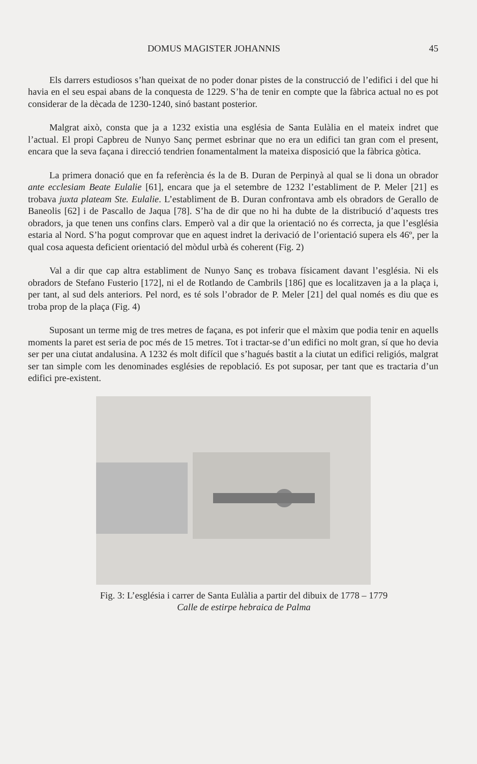DOMUS MAGISTER JOHANNIS 45
Els darrers estudiosos s’han queixat de no poder donar pistes de la construcció de l’edifici i del que hi havia en el seu espai abans de la conquesta de 1229. S’ha de tenir en compte que la fàbrica actual no es pot considerar de la dècada de 1230-1240, sinó bastant posterior.
Malgrat això, consta que ja a 1232 existia una església de Santa Eulàlia en el mateix indret que l’actual. El propi Capbreu de Nunyo Sanç permet esbrinar que no era un edifici tan gran com el present, encara que la seva façana i direcció tendrien fonamentalment la mateixa disposició que la fàbrica gòtica.
La primera donació que en fa referència és la de B. Duran de Perpinyà al qual se li dona un obrador ante ecclesiam Beate Eulalie [61], encara que ja el setembre de 1232 l’establiment de P. Meler [21] es trobava juxta plateam Ste. Eulalie. L’establiment de B. Duran confrontava amb els obradors de Gerallo de Baneolis [62] i de Pascallo de Jaqua [78]. S’ha de dir que no hi ha dubte de la distribució d’aquests tres obradors, ja que tenen uns confins clars. Emperò val a dir que la orientació no és correcta, ja que l’església estaria al Nord. S’ha pogut comprovar que en aquest indret la derivació de l’orientació supera els 46º, per la qual cosa aquesta deficient orientació del mòdul urbà és coherent (Fig. 2)
Val a dir que cap altra establiment de Nunyo Sanç es trobava físicament davant l’església. Ni els obradors de Stefano Fusterio [172], ni el de Rotlando de Cambrils [186] que es localitzaven ja a la plaça i, per tant, al sud dels anteriors. Pel nord, es té sols l’obrador de P. Meler [21] del qual només es diu que es troba prop de la plaça (Fig. 4)
Suposant un terme mig de tres metres de façana, es pot inferir que el màxim que podia tenir en aquells moments la paret est seria de poc més de 15 metres. Tot i tractar-se d’un edifici no molt gran, sí que ho devia ser per una ciutat andalusina. A 1232 és molt difícil que s’hagués bastit a la ciutat un edifici religiós, malgrat ser tan simple com les denominades esglésies de repoblació. Es pot suposar, per tant que es tractaria d’un edifici pre-existent.
Fig. 3: L’església i carrer de Santa Eulàlia a partir del dibuix de 1778 – 1779
Calle de estirpe hebraica de Palma